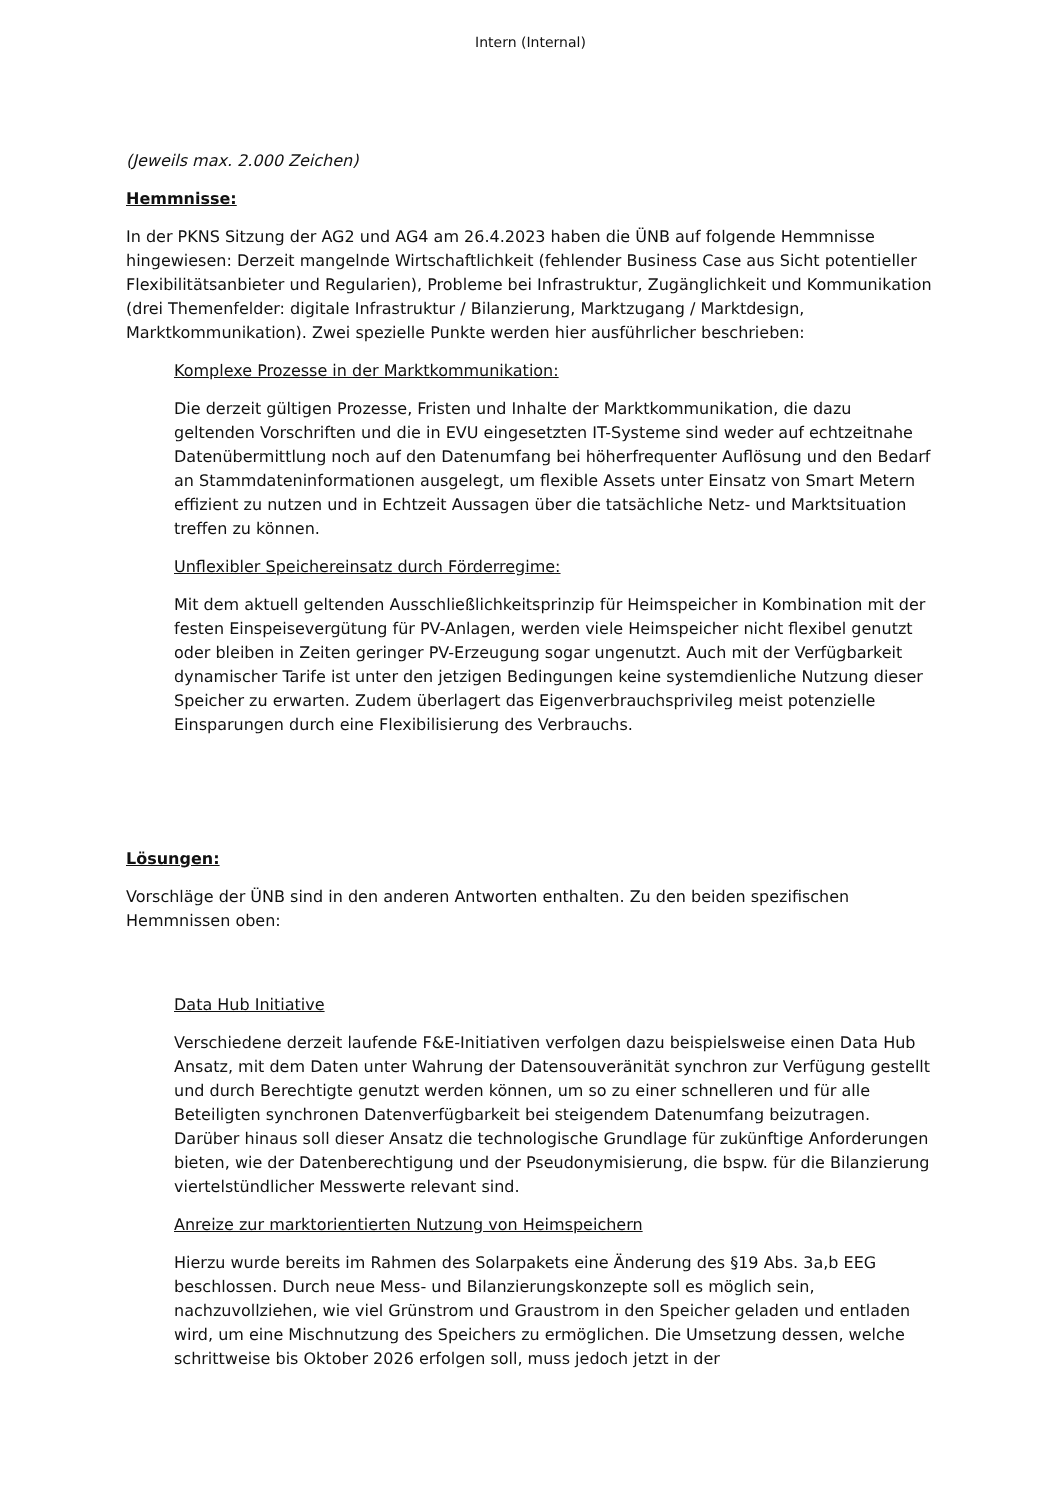Intern (Internal)
(Jeweils max. 2.000 Zeichen)
Hemmnisse:
In der PKNS Sitzung der AG2 und AG4 am 26.4.2023 haben die ÜNB auf folgende Hemmnisse hingewiesen: Derzeit mangelnde Wirtschaftlichkeit (fehlender Business Case aus Sicht potentieller Flexibilitätsanbieter und Regularien), Probleme bei Infrastruktur, Zugänglichkeit und Kommunikation (drei Themenfelder: digitale Infrastruktur / Bilanzierung, Marktzugang / Marktdesign, Marktkommunikation). Zwei spezielle Punkte werden hier ausführlicher beschrieben:
Komplexe Prozesse in der Marktkommunikation:
Die derzeit gültigen Prozesse, Fristen und Inhalte der Marktkommunikation, die dazu geltenden Vorschriften und die in EVU eingesetzten IT-Systeme sind weder auf echtzeitnahe Datenübermittlung noch auf den Datenumfang bei höherfrequenter Auflösung und den Bedarf an Stammdateninformationen ausgelegt, um flexible Assets unter Einsatz von Smart Metern effizient zu nutzen und in Echtzeit Aussagen über die tatsächliche Netz- und Marktsituation treffen zu können.
Unflexibler Speichereinsatz durch Förderregime:
Mit dem aktuell geltenden Ausschließlichkeitsprinzip für Heimspeicher in Kombination mit der festen Einspeisevergütung für PV-Anlagen, werden viele Heimspeicher nicht flexibel genutzt oder bleiben in Zeiten geringer PV-Erzeugung sogar ungenutzt. Auch mit der Verfügbarkeit dynamischer Tarife ist unter den jetzigen Bedingungen keine systemdienliche Nutzung dieser Speicher zu erwarten. Zudem überlagert das Eigenverbrauchsprivileg meist potenzielle Einsparungen durch eine Flexibilisierung des Verbrauchs.
Lösungen:
Vorschläge der ÜNB sind in den anderen Antworten enthalten. Zu den beiden spezifischen Hemmnissen oben:
Data Hub Initiative
Verschiedene derzeit laufende F&E-Initiativen verfolgen dazu beispielsweise einen Data Hub Ansatz, mit dem Daten unter Wahrung der Datensouveränität synchron zur Verfügung gestellt und durch Berechtigte genutzt werden können, um so zu einer schnelleren und für alle Beteiligten synchronen Datenverfügbarkeit bei steigendem Datenumfang beizutragen. Darüber hinaus soll dieser Ansatz die technologische Grundlage für zukünftige Anforderungen bieten, wie der Datenberechtigung und der Pseudonymisierung, die bspw. für die Bilanzierung viertelstündlicher Messwerte relevant sind.
Anreize zur marktorientierten Nutzung von Heimspeichern
Hierzu wurde bereits im Rahmen des Solarpakets eine Änderung des §19 Abs. 3a,b EEG beschlossen. Durch neue Mess- und Bilanzierungskonzepte soll es möglich sein, nachzuvollziehen, wie viel Grünstrom und Graustrom in den Speicher geladen und entladen wird, um eine Mischnutzung des Speichers zu ermöglichen. Die Umsetzung dessen, welche schrittweise bis Oktober 2026 erfolgen soll, muss jedoch jetzt in der